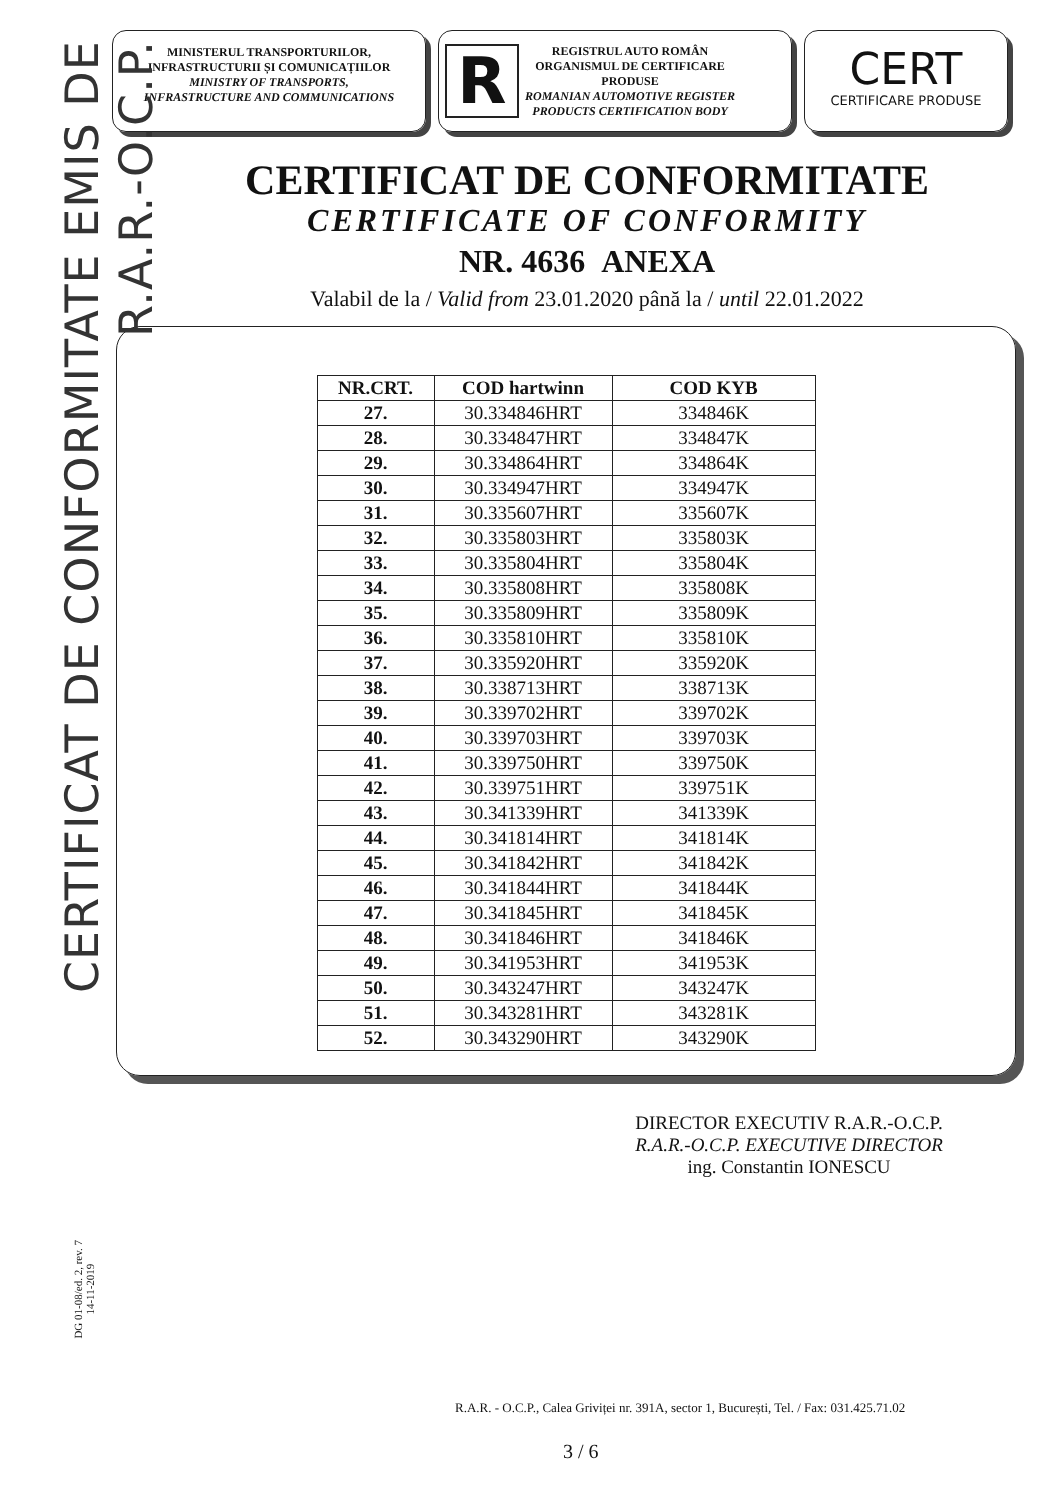CERTIFICAT DE CONFORMITATE EMIS DE R.A.R.-O.C.P.
DG 01-08/ed. 2, rev. 7
14-11-2019
MINISTERUL TRANSPORTURILOR,
INFRASTRUCTURII ȘI COMUNICAȚIILOR
MINISTRY OF TRANSPORTS,
INFRASTRUCTURE AND COMMUNICATIONS
R
REGISTRUL AUTO ROMÂN
ORGANISMUL DE CERTIFICARE
PRODUSE
ROMANIAN AUTOMOTIVE REGISTER
PRODUCTS CERTIFICATION BODY
CERT
CERTIFICARE PRODUSE
CERTIFICAT DE CONFORMITATE
CERTIFICATE OF CONFORMITY
NR. 4636 ANEXA
Valabil de la / Valid from 23.01.2020 până la / until 22.01.2022
| NR.CRT. | COD hartwinn | COD KYB |
| --- | --- | --- |
| 27. | 30.334846HRT | 334846K |
| 28. | 30.334847HRT | 334847K |
| 29. | 30.334864HRT | 334864K |
| 30. | 30.334947HRT | 334947K |
| 31. | 30.335607HRT | 335607K |
| 32. | 30.335803HRT | 335803K |
| 33. | 30.335804HRT | 335804K |
| 34. | 30.335808HRT | 335808K |
| 35. | 30.335809HRT | 335809K |
| 36. | 30.335810HRT | 335810K |
| 37. | 30.335920HRT | 335920K |
| 38. | 30.338713HRT | 338713K |
| 39. | 30.339702HRT | 339702K |
| 40. | 30.339703HRT | 339703K |
| 41. | 30.339750HRT | 339750K |
| 42. | 30.339751HRT | 339751K |
| 43. | 30.341339HRT | 341339K |
| 44. | 30.341814HRT | 341814K |
| 45. | 30.341842HRT | 341842K |
| 46. | 30.341844HRT | 341844K |
| 47. | 30.341845HRT | 341845K |
| 48. | 30.341846HRT | 341846K |
| 49. | 30.341953HRT | 341953K |
| 50. | 30.343247HRT | 343247K |
| 51. | 30.343281HRT | 343281K |
| 52. | 30.343290HRT | 343290K |
DIRECTOR EXECUTIV R.A.R.-O.C.P.
R.A.R.-O.C.P. EXECUTIVE DIRECTOR
ing. Constantin IONESCU
R.A.R. - O.C.P., Calea Griviței nr. 391A, sector 1, București, Tel. / Fax: 031.425.71.02
3 / 6